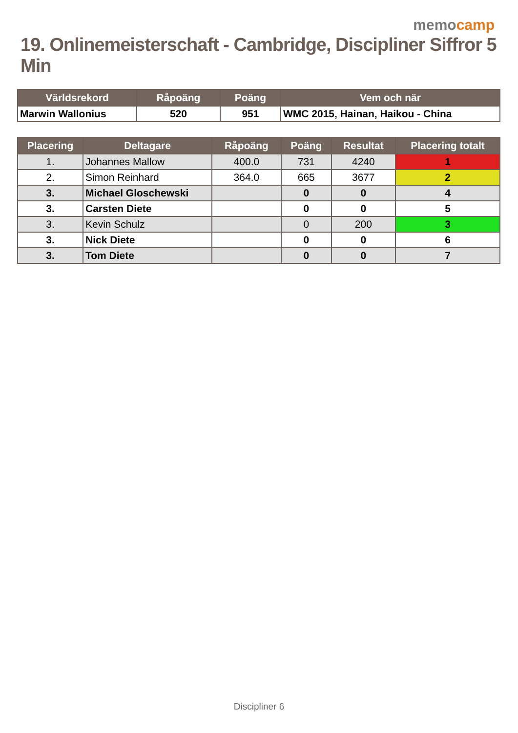memocamp
19. Onlinemeisterschaft - Cambridge, Discipliner Siffror 5 Min
| Världsrekord | Råpoäng | Poäng | Vem och när |
| --- | --- | --- | --- |
| Marwin Wallonius | 520 | 951 | WMC 2015, Hainan, Haikou - China |
| Placering | Deltagare | Råpoäng | Poäng | Resultat | Placering totalt |
| --- | --- | --- | --- | --- | --- |
| 1. | Johannes Mallow | 400.0 | 731 | 4240 | 1 |
| 2. | Simon Reinhard | 364.0 | 665 | 3677 | 2 |
| 3. | Michael Gloschewski | | 0 | 0 | 4 |
| 3. | Carsten Diete | | 0 | 0 | 5 |
| 3. | Kevin Schulz | | 0 | 200 | 3 |
| 3. | Nick Diete | | 0 | 0 | 6 |
| 3. | Tom Diete | | 0 | 0 | 7 |
Discipliner 6